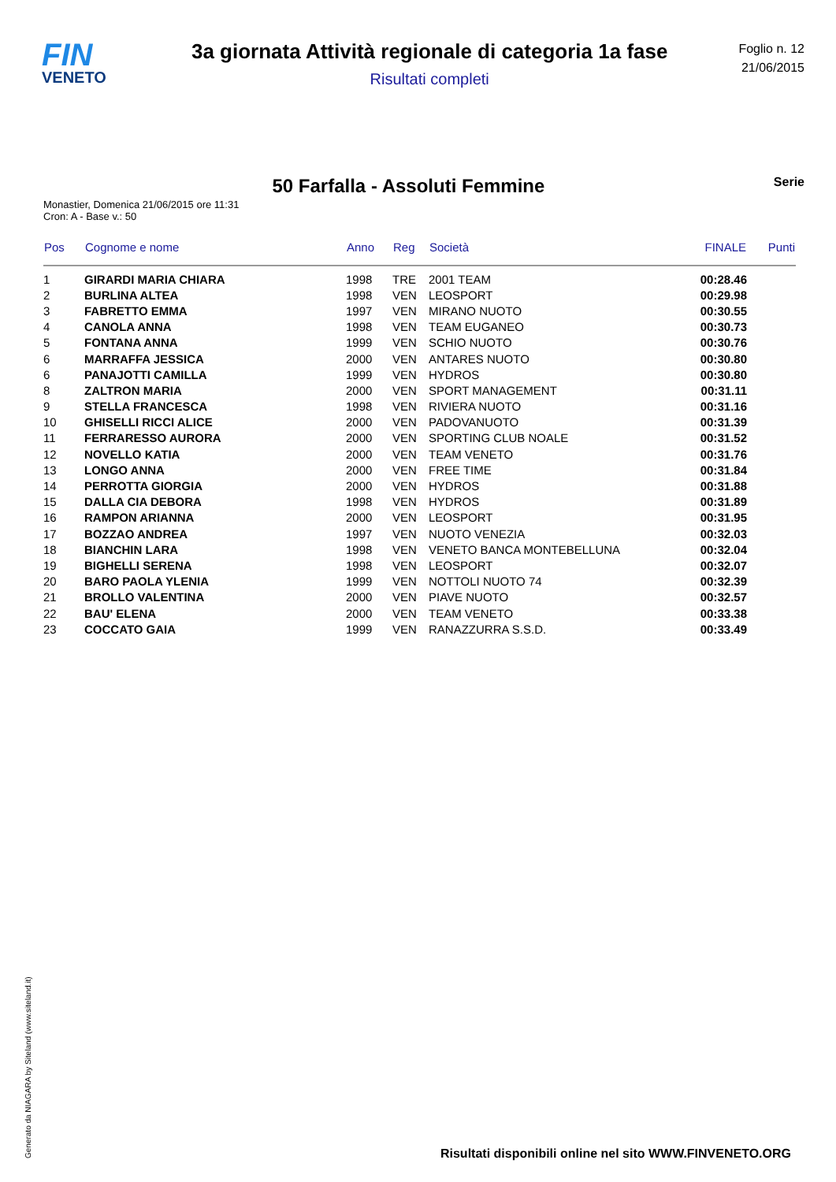FIN
VENETO
3a giornata Attività regionale di categoria 1a fase
Risultati completi
Foglio n. 12
21/06/2015
50 Farfalla - Assoluti Femmine
Serie
Monastier, Domenica 21/06/2015 ore 11:31
Cron: A - Base v.: 50
| Pos | Cognome e nome | Anno | Reg | Società | FINALE | Punti |
| --- | --- | --- | --- | --- | --- | --- |
| 1 | GIRARDI MARIA CHIARA | 1998 | TRE | 2001 TEAM | 00:28.46 | |
| 2 | BURLINA ALTEA | 1998 | VEN | LEOSPORT | 00:29.98 | |
| 3 | FABRETTO EMMA | 1997 | VEN | MIRANO NUOTO | 00:30.55 | |
| 4 | CANOLA ANNA | 1998 | VEN | TEAM EUGANEO | 00:30.73 | |
| 5 | FONTANA ANNA | 1999 | VEN | SCHIO NUOTO | 00:30.76 | |
| 6 | MARRAFFA JESSICA | 2000 | VEN | ANTARES NUOTO | 00:30.80 | |
| 6 | PANAJOTTI CAMILLA | 1999 | VEN | HYDROS | 00:30.80 | |
| 8 | ZALTRON MARIA | 2000 | VEN | SPORT MANAGEMENT | 00:31.11 | |
| 9 | STELLA FRANCESCA | 1998 | VEN | RIVIERA NUOTO | 00:31.16 | |
| 10 | GHISELLI RICCI ALICE | 2000 | VEN | PADOVANUOTO | 00:31.39 | |
| 11 | FERRARESSO AURORA | 2000 | VEN | SPORTING CLUB NOALE | 00:31.52 | |
| 12 | NOVELLO KATIA | 2000 | VEN | TEAM VENETO | 00:31.76 | |
| 13 | LONGO ANNA | 2000 | VEN | FREE TIME | 00:31.84 | |
| 14 | PERROTTA GIORGIA | 2000 | VEN | HYDROS | 00:31.88 | |
| 15 | DALLA CIA DEBORA | 1998 | VEN | HYDROS | 00:31.89 | |
| 16 | RAMPON ARIANNA | 2000 | VEN | LEOSPORT | 00:31.95 | |
| 17 | BOZZAO ANDREA | 1997 | VEN | NUOTO VENEZIA | 00:32.03 | |
| 18 | BIANCHIN LARA | 1998 | VEN | VENETO BANCA MONTEBELLUNA | 00:32.04 | |
| 19 | BIGHELLI SERENA | 1998 | VEN | LEOSPORT | 00:32.07 | |
| 20 | BARO PAOLA YLENIA | 1999 | VEN | NOTTOLI NUOTO 74 | 00:32.39 | |
| 21 | BROLLO VALENTINA | 2000 | VEN | PIAVE NUOTO | 00:32.57 | |
| 22 | BAU' ELENA | 2000 | VEN | TEAM VENETO | 00:33.38 | |
| 23 | COCCATO GAIA | 1999 | VEN | RANAZZURRA S.S.D. | 00:33.49 | |
Generato da NIAGARA by Siteland (www.siteland.it)
Risultati disponibili online nel sito WWW.FINVENETO.ORG